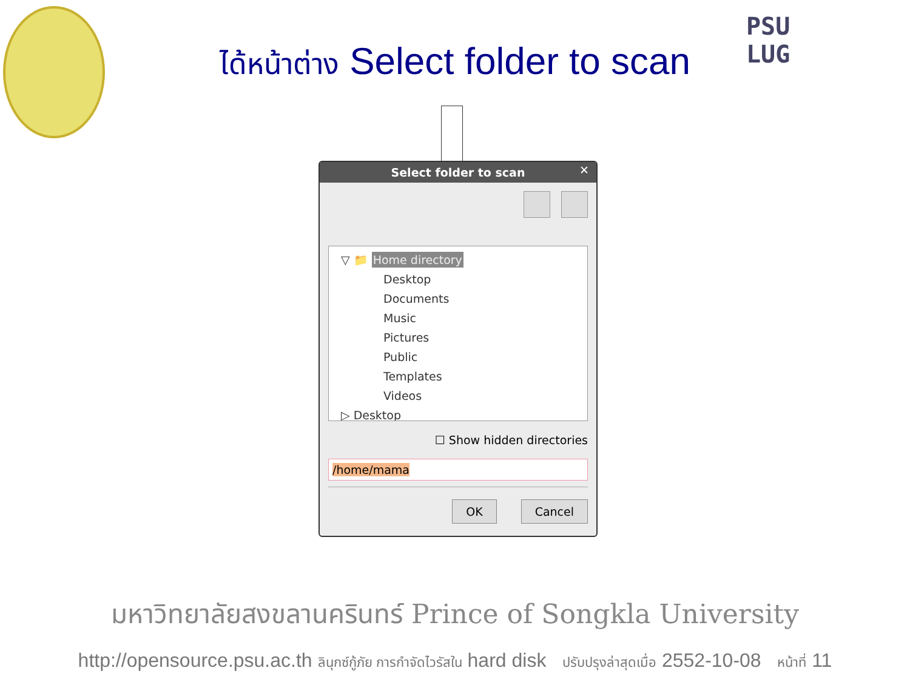PSU
LUG
ได้หน้าต่าง Select folder to scan
Select folder to scan ✕
▽ 📁 Home directory
Desktop
Documents
Music
Pictures
Public
Templates
Videos
▷ Desktop
☐ Show hidden directories
/home/mama
OK Cancel
มหาวิทยาลัยสงขลานครินทร์ Prince of Songkla University
http://opensource.psu.ac.th ลินุกซ์กู้ภัย การกำจัดไวรัสใน hard disk ปรับปรุงล่าสุดเมื่อ 2552-10-08 หน้าที่ 11